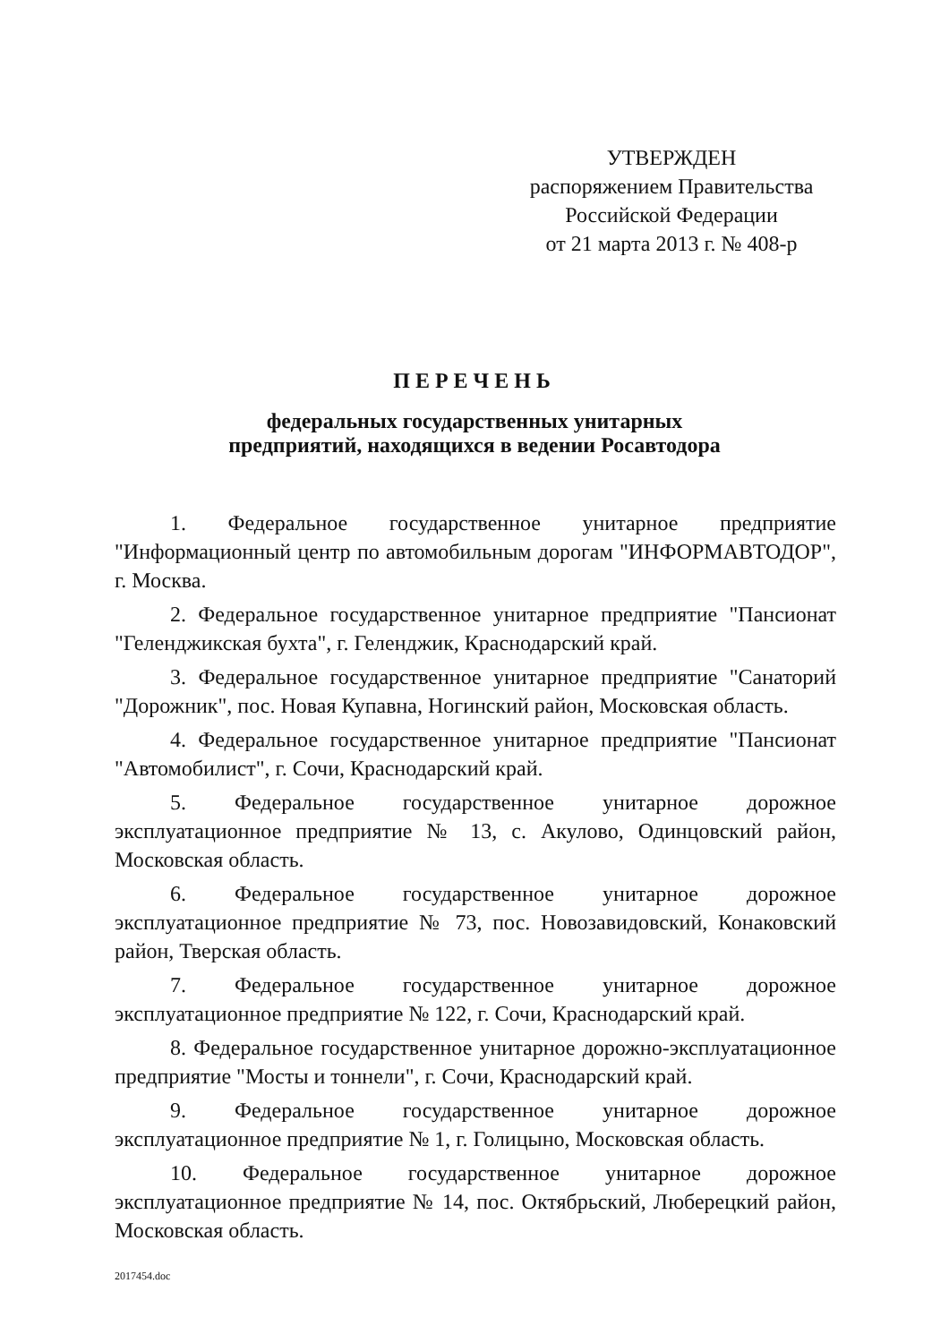УТВЕРЖДЕН
распоряжением Правительства
Российской Федерации
от 21 марта 2013 г. № 408-р
ПЕРЕЧЕНЬ
федеральных государственных унитарных
предприятий, находящихся в ведении Росавтодора
1. Федеральное государственное унитарное предприятие "Информационный центр по автомобильным дорогам "ИНФОРМАВТОДОР", г. Москва.
2. Федеральное государственное унитарное предприятие "Пансионат "Геленджикская бухта", г. Геленджик, Краснодарский край.
3. Федеральное государственное унитарное предприятие "Санаторий "Дорожник", пос. Новая Купавна, Ногинский район, Московская область.
4. Федеральное государственное унитарное предприятие "Пансионат "Автомобилист", г. Сочи, Краснодарский край.
5. Федеральное государственное унитарное дорожное эксплуатационное предприятие № 13, с. Акулово, Одинцовский район, Московская область.
6. Федеральное государственное унитарное дорожное эксплуатационное предприятие № 73, пос. Новозавидовский, Конаковский район, Тверская область.
7. Федеральное государственное унитарное дорожное эксплуатационное предприятие № 122, г. Сочи, Краснодарский край.
8. Федеральное государственное унитарное дорожно-эксплуатационное предприятие "Мосты и тоннели", г. Сочи, Краснодарский край.
9. Федеральное государственное унитарное дорожное эксплуатационное предприятие № 1, г. Голицыно, Московская область.
10. Федеральное государственное унитарное дорожное эксплуатационное предприятие № 14, пос. Октябрьский, Люберецкий район, Московская область.
2017454.doc